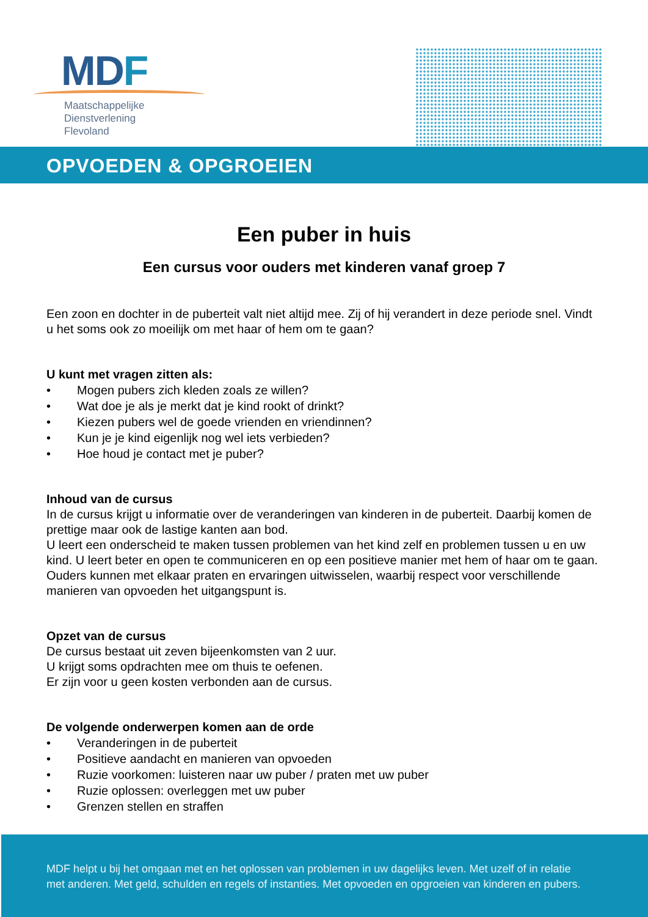MDF
Maatschappelijke
Dienstverlening
Flevoland
OPVOEDEN & OPGROEIEN
Een puber in huis
Een cursus voor ouders met kinderen vanaf groep 7
Een zoon en dochter in de puberteit valt niet altijd mee. Zij of hij verandert in deze periode snel. Vindt u het soms ook zo moeilijk om met haar of hem om te gaan?
U kunt met vragen zitten als:
• Mogen pubers zich kleden zoals ze willen?
• Wat doe je als je merkt dat je kind rookt of drinkt?
• Kiezen pubers wel de goede vrienden en vriendinnen?
• Kun je je kind eigenlijk nog wel iets verbieden?
• Hoe houd je contact met je puber?
Inhoud van de cursus
In de cursus krijgt u informatie over de veranderingen van kinderen in de puberteit. Daarbij komen de prettige maar ook de lastige kanten aan bod.
U leert een onderscheid te maken tussen problemen van het kind zelf en problemen tussen u en uw kind. U leert beter en open te communiceren en op een positieve manier met hem of haar om te gaan. Ouders kunnen met elkaar praten en ervaringen uitwisselen, waarbij respect voor verschillende manieren van opvoeden het uitgangspunt is.
Opzet van de cursus
De cursus bestaat uit zeven bijeenkomsten van 2 uur.
U krijgt soms opdrachten mee om thuis te oefenen.
Er zijn voor u geen kosten verbonden aan de cursus.
De volgende onderwerpen komen aan de orde
• Veranderingen in de puberteit
• Positieve aandacht en manieren van opvoeden
• Ruzie voorkomen: luisteren naar uw puber / praten met uw puber
• Ruzie oplossen: overleggen met uw puber
• Grenzen stellen en straffen
MDF helpt u bij het omgaan met en het oplossen van problemen in uw dagelijks leven. Met uzelf of in relatie
met anderen. Met geld, schulden en regels of instanties. Met opvoeden en opgroeien van kinderen en pubers.